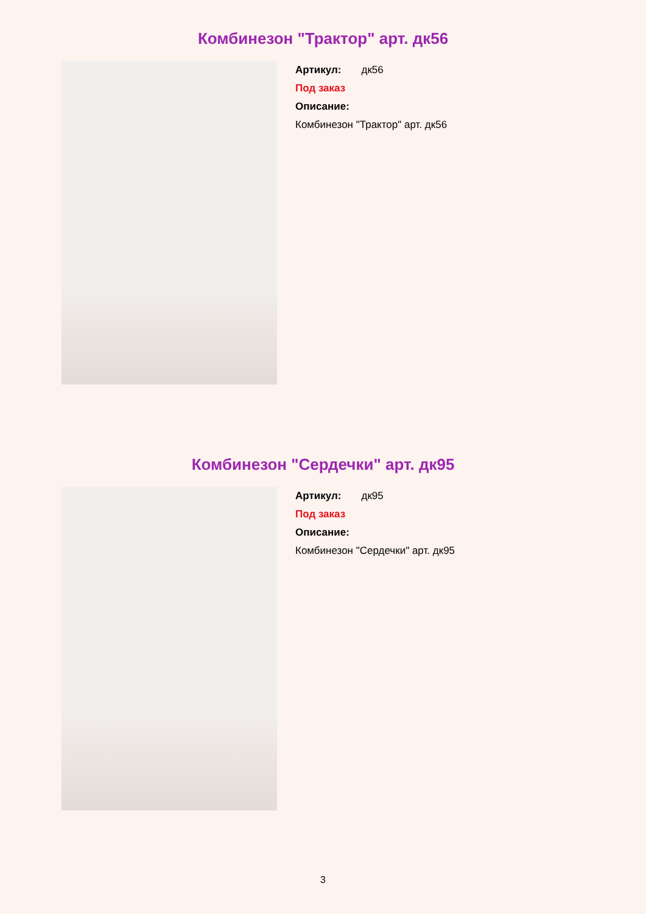Комбинезон "Трактор" арт. дк56
Артикул: дк56
Под заказ
Описание:
Комбинезон "Трактор" арт. дк56
Комбинезон "Сердечки" арт. дк95
Артикул: дк95
Под заказ
Описание:
Комбинезон "Сердечки" арт. дк95
3